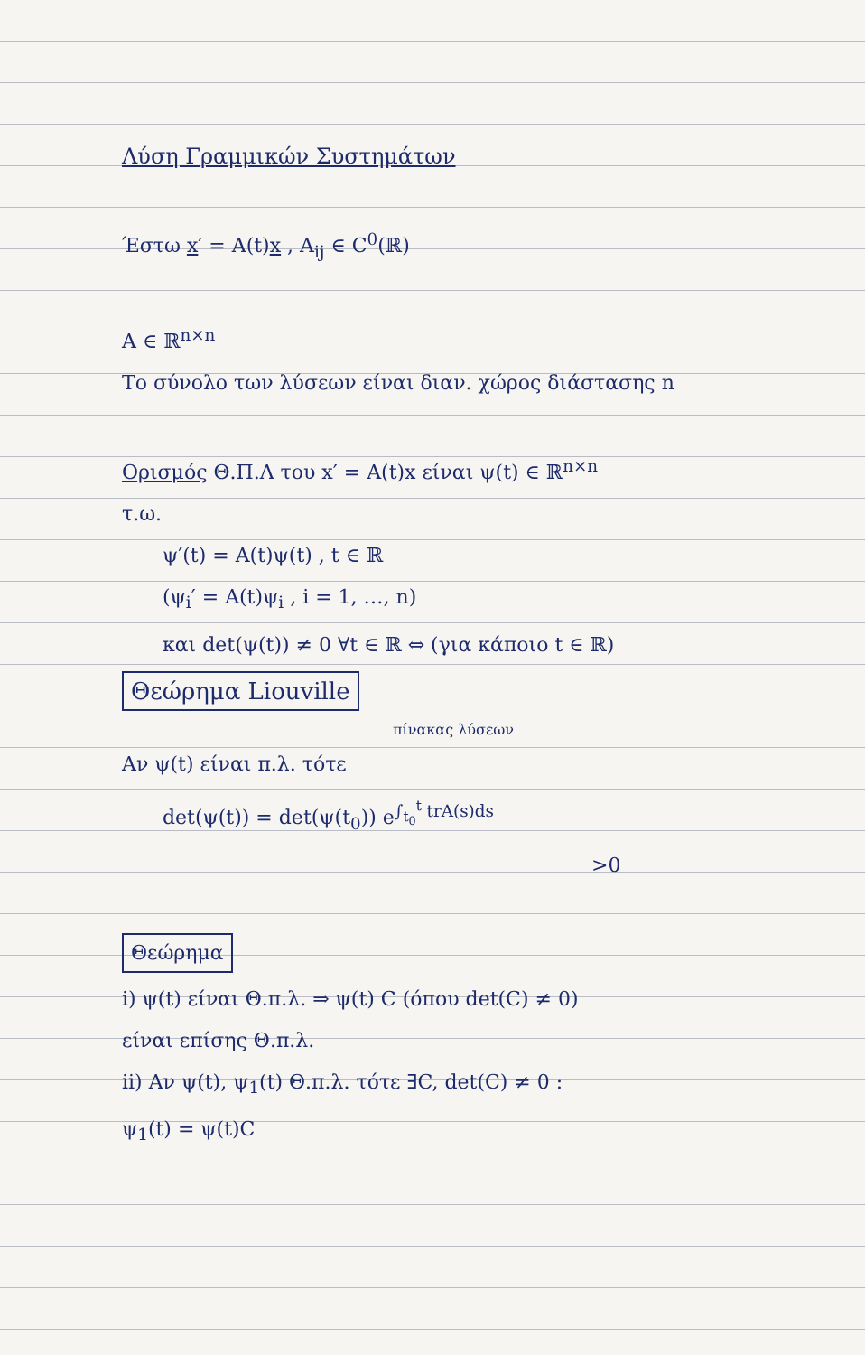Λύση Γραμμικών Συστημάτων
Έστω x′ = A(t)x , A<sub>ij</sub> ∈ C<sup>0</sup>(ℝ)
A ∈ ℝ<sup>n×n</sup>
Το σύνολο των λύσεων είναι διαν. χώρος διάστασης n
Ορισμός Θ.Π.Λ του x′ = A(t)x είναι ψ(t) ∈ ℝ<sup>n×n</sup>
τ.ω.
ψ′(t) = A(t)ψ(t) , t ∈ ℝ
(ψ<sub>i</sub>′ = A(t)ψ<sub>i</sub> , i = 1, …, n)
και det(ψ(t)) ≠ 0 ∀t ∈ ℝ ⇔ (για κάποιο t ∈ ℝ)
Θεώρημα Liouville
πίνακας λύσεων
Αν ψ(t) είναι π.λ. τότε
det(ψ(t)) = det(ψ(t<sub>0</sub>)) e<sup>∫<sub>t<sub>0</sub></sub><sup>t</sup> trA(s)ds</sup>
>0
Θεώρημα
i) ψ(t) είναι Θ.π.λ. ⇒ ψ(t) C (όπου det(C) ≠ 0)
είναι επίσης Θ.π.λ.
ii) Αν ψ(t), ψ<sub>1</sub>(t) Θ.π.λ. τότε ∃C, det(C) ≠ 0 :
ψ<sub>1</sub>(t) = ψ(t)C